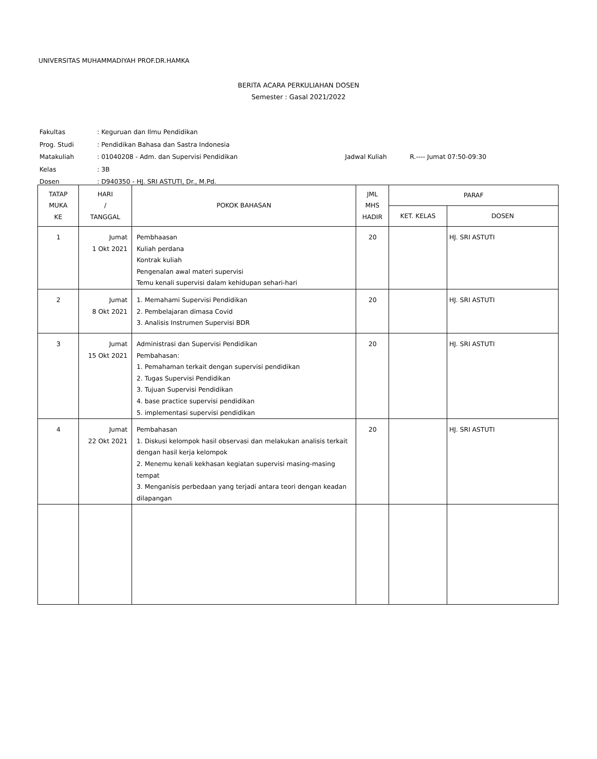UNIVERSITAS MUHAMMADIYAH PROF.DR.HAMKA
BERITA ACARA PERKULIAHAN DOSEN
Semester : Gasal 2021/2022
| Fakultas | : Keguruan dan Ilmu Pendidikan | | |
| Prog. Studi | : Pendidikan Bahasa dan Sastra Indonesia | | |
| Matakuliah | : 01040208 - Adm. dan Supervisi Pendidikan | Jadwal Kuliah | R.---- Jumat 07:50-09:30 |
| Kelas | : 3B | | |
| Dosen | : D940350 - HJ. SRI ASTUTI, Dr., M.Pd. | | |
| TATAP MUKA KE | HARI / TANGGAL | POKOK BAHASAN | JML MHS HADIR | PARAF | |
| --- | --- | --- | --- | --- | --- |
| | | | | KET. KELAS | DOSEN |
| 1 | Jumat 1 Okt 2021 | Pembhaasan Kuliah perdana Kontrak kuliah Pengenalan awal materi supervisi Temu kenali supervisi dalam kehidupan sehari-hari | 20 | | HJ. SRI ASTUTI |
| 2 | Jumat 8 Okt 2021 | 1. Memahami Supervisi Pendidikan 2. Pembelajaran dimasa Covid 3. Analisis Instrumen Supervisi BDR | 20 | | HJ. SRI ASTUTI |
| 3 | Jumat 15 Okt 2021 | Administrasi dan Supervisi Pendidikan Pembahasan: 1. Pemahaman terkait dengan supervisi pendidikan 2. Tugas Supervisi Pendidikan 3. Tujuan Supervisi Pendidikan 4. base practice supervisi pendidikan 5. implementasi supervisi pendidikan | 20 | | HJ. SRI ASTUTI |
| 4 | Jumat 22 Okt 2021 | Pembahasan 1. Diskusi kelompok hasil observasi dan melakukan analisis terkait dengan hasil kerja kelompok 2. Menemu kenali kekhasan kegiatan supervisi masing-masing tempat 3. Menganisis perbedaan yang terjadi antara teori dengan keadan dilapangan | 20 | | HJ. SRI ASTUTI |